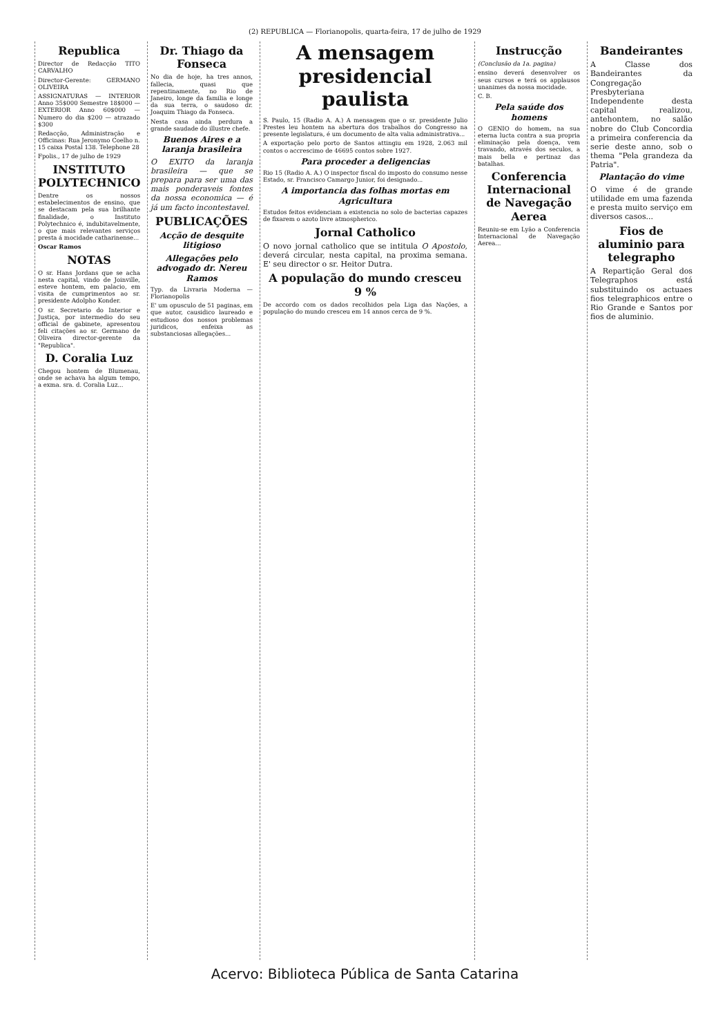(2) REPUBLICA — Florianopolis, quarta-feira, 17 de julho de 1929
Republica
Director de Redacção TITO CARVALHO
Director-Gerente: GERMANO OLIVEIRA
ASSIGNATURAS — INTERIOR Anno 35$000 Semestre 18$000 — EXTERIOR Anno 60$000 — Numero do dia $200 — atrazado $300
Redacção, Administração e Officinas: Rua Jeronymo Coelho n. 15 caixa Postal 138. Telephone 28
Fpolis., 17 de julho de 1929
INSTITUTO POLYTECHNICO
Dentre os nossos estabelecimentos de ensino, que se destacam pela sua brilhante finalidade, o Instituto Polytechnico é, indubitavelmente, o que mais relevantes serviços presta á mocidade catharinense...
Oscar Ramos
NOTAS
O sr. Hans Jordans que se acha nesta capital, vindo de Joinville, esteve hontem, em palacio, em visita de cumprimentos ao sr. presidente Adolpho Konder.
O sr. Secretario do Interior e Justiça, por intermedio do seu official de gabinete, apresentou feli citações ao sr. Germano de Oliveira director-gerente da "Republica".
D. Coralia Luz
Chegou hontem de Blumenau, onde se achava ha algum tempo, a exma. sra. d. Coralia Luz...
Dr. Thiago da Fonseca
No dia de hoje, ha tres annos, fallecia, quasi que repentinamente, no Rio de Janeiro, longe da familia e longe da sua terra, o saudoso dr. Joaquim Thiago da Fonseca.
Nesta casa ainda perdura a grande saudade do illustre chefe.
Buenos Aires e a laranja brasileira
O EXITO da laranja brasileira — que se prepara para ser uma das mais ponderaveis fontes da nossa economica — é já um facto incontestavel.
PUBLICAÇÕES
Acção de desquite litigioso
Allegações pelo advogado dr. Nereu Ramos
Typ. da Livraria Moderna — Florianopolis
E' um opusculo de 51 paginas, em que autor, causidico laureado e estudioso dos nossos problemas juridicos, enfeixa as substanciosas allegações...
A mensagem presidencial paulista
S. Paulo, 15 (Radio A. A.) A mensagem que o sr. presidente Julio Prestes leu hontem na abertura dos trabalhos do Congresso na presente legislatura, é um documento de alta valia administrativa...
A exportação pelo porto de Santos attingiu em 1928, 2.063 mil contos o accrescimo de 46695 contos sobre 1927.
Para proceder a deligencias
Rio 15 (Radio A. A.) O inspector fiscal do imposto do consumo nesse Estado, sr. Francisco Camargo Junior, foi designado...
A importancia das folhas mortas em Agricultura
Estudos feitos evidenciam a existencia no solo de bacterias capazes de fixarem o azoto livre atmospherico.
Jornal Catholico
O novo jornal catholico que se intitula O Apostolo, deverá circular, nesta capital, na proxima semana. E' seu director o sr. Heitor Dutra.
A população do mundo cresceu 9 %
De accordo com os dados recolhidos pela Liga das Nações, a população do mundo cresceu em 14 annos cerca de 9 %.
Instrucção
(Conclusão da 1a. pagina)
ensino deverá desenvolver os seus cursos e terá os applausos unanimes da nossa mocidade.
C. B.
Pela saúde dos homens
O GENIO do homem, na sua eterna lucta contra a sua propria eliminação pela doença, vem travando, através dos seculos, a mais bella e pertinaz das batalhas.
Conferencia Internacional de Navegação Aerea
Reuniu-se em Lyão a Conferencia Internacional de Navegação Aerea...
Bandeirantes
A Classe dos Bandeirantes da Congregação Presbyteriana Independente desta capital realizou, antehontem, no salão nobre do Club Concordia a primeira conferencia da serie deste anno, sob o thema "Pela grandeza da Patria".
Plantação do vime
O vime é de grande utilidade em uma fazenda e presta muito serviço em diversos casos...
Fios de aluminio para telegrapho
A Repartição Geral dos Telegraphos está substituindo os actuaes fios telegraphicos entre o Rio Grande e Santos por fios de aluminio.
Acervo: Biblioteca Pública de Santa Catarina